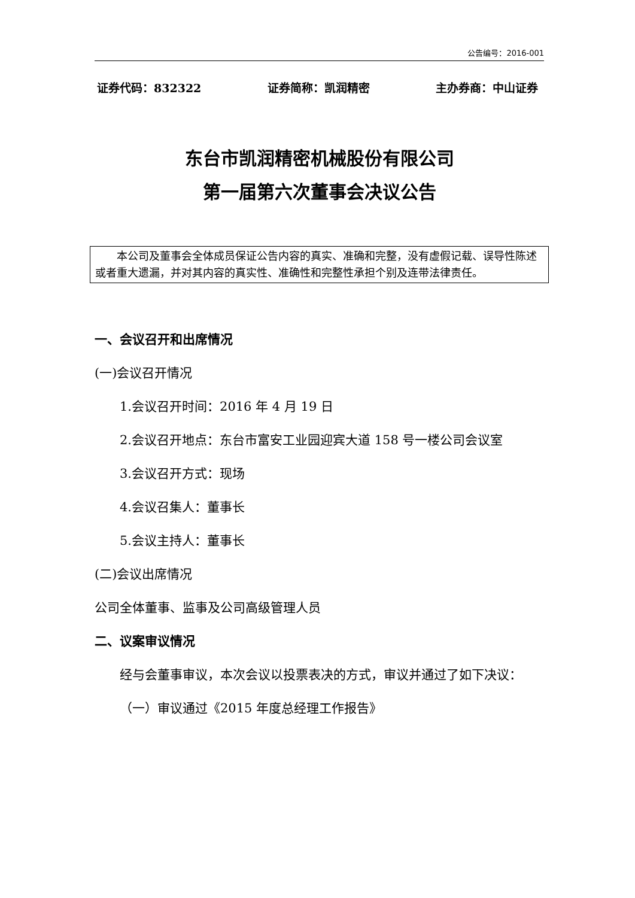公告编号：2016-001
证券代码：832322 证券简称：凯润精密 主办券商：中山证券
东台市凯润精密机械股份有限公司
第一届第六次董事会决议公告
本公司及董事会全体成员保证公告内容的真实、准确和完整，没有虚假记载、误导性陈述或者重大遗漏，并对其内容的真实性、准确性和完整性承担个别及连带法律责任。
一、会议召开和出席情况
(一)会议召开情况
1.会议召开时间：2016 年 4 月 19 日
2.会议召开地点：东台市富安工业园迎宾大道 158 号一楼公司会议室
3.会议召开方式：现场
4.会议召集人：董事长
5.会议主持人：董事长
(二)会议出席情况
公司全体董事、监事及公司高级管理人员
二、议案审议情况
经与会董事审议，本次会议以投票表决的方式，审议并通过了如下决议：
（一）审议通过《2015 年度总经理工作报告》